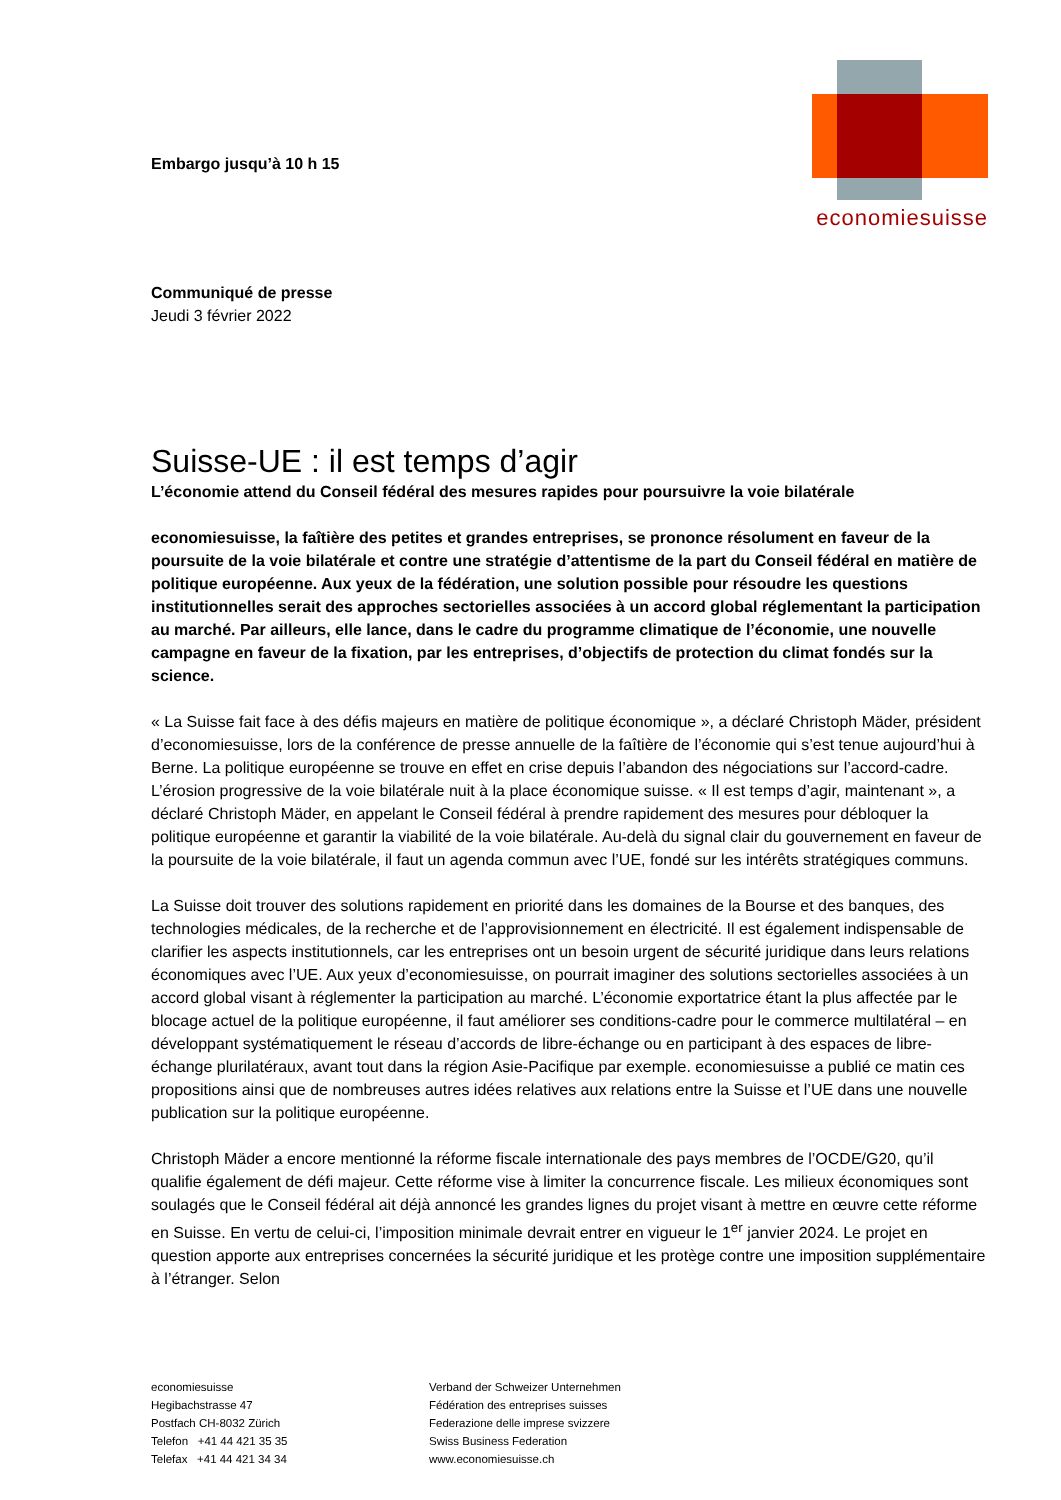economiesuisse
Embargo jusqu’à 10 h 15
Communiqué de presse
Jeudi 3 février 2022
Suisse-UE : il est temps d’agir
L’économie attend du Conseil fédéral des mesures rapides pour poursuivre la voie bilatérale
economiesuisse, la faîtière des petites et grandes entreprises, se prononce résolument en faveur de la poursuite de la voie bilatérale et contre une stratégie d’attentisme de la part du Conseil fédéral en matière de politique européenne. Aux yeux de la fédération, une solution possible pour résoudre les questions institutionnelles serait des approches sectorielles associées à un accord global réglementant la participation au marché. Par ailleurs, elle lance, dans le cadre du programme climatique de l’économie, une nouvelle campagne en faveur de la fixation, par les entreprises, d’objectifs de protection du climat fondés sur la science.
« La Suisse fait face à des défis majeurs en matière de politique économique », a déclaré Christoph Mäder, président d’economiesuisse, lors de la conférence de presse annuelle de la faîtière de l’économie qui s’est tenue aujourd’hui à Berne. La politique européenne se trouve en effet en crise depuis l’abandon des négociations sur l’accord-cadre. L’érosion progressive de la voie bilatérale nuit à la place économique suisse. « Il est temps d’agir, maintenant », a déclaré Christoph Mäder, en appelant le Conseil fédéral à prendre rapidement des mesures pour débloquer la politique européenne et garantir la viabilité de la voie bilatérale. Au-delà du signal clair du gouvernement en faveur de la poursuite de la voie bilatérale, il faut un agenda commun avec l’UE, fondé sur les intérêts stratégiques communs.
La Suisse doit trouver des solutions rapidement en priorité dans les domaines de la Bourse et des banques, des technologies médicales, de la recherche et de l’approvisionnement en électricité. Il est également indispensable de clarifier les aspects institutionnels, car les entreprises ont un besoin urgent de sécurité juridique dans leurs relations économiques avec l’UE. Aux yeux d’economiesuisse, on pourrait imaginer des solutions sectorielles associées à un accord global visant à réglementer la participation au marché. L’économie exportatrice étant la plus affectée par le blocage actuel de la politique européenne, il faut améliorer ses conditions-cadre pour le commerce multilatéral – en développant systématiquement le réseau d’accords de libre-échange ou en participant à des espaces de libre-échange plurilatéraux, avant tout dans la région Asie-Pacifique par exemple. economiesuisse a publié ce matin ces propositions ainsi que de nombreuses autres idées relatives aux relations entre la Suisse et l’UE dans une nouvelle publication sur la politique européenne.
Christoph Mäder a encore mentionné la réforme fiscale internationale des pays membres de l’OCDE/G20, qu’il qualifie également de défi majeur. Cette réforme vise à limiter la concurrence fiscale. Les milieux économiques sont soulagés que le Conseil fédéral ait déjà annoncé les grandes lignes du projet visant à mettre en œuvre cette réforme en Suisse. En vertu de celui-ci, l’imposition minimale devrait entrer en vigueur le 1<sup>er</sup> janvier 2024. Le projet en question apporte aux entreprises concernées la sécurité juridique et les protège contre une imposition supplémentaire à l’étranger. Selon
economiesuisse
Hegibachstrasse 47
Postfach CH-8032 Zürich
Telefon +41 44 421 35 35
Telefax +41 44 421 34 34
Verband der Schweizer Unternehmen
Fédération des entreprises suisses
Federazione delle imprese svizzere
Swiss Business Federation
www.economiesuisse.ch